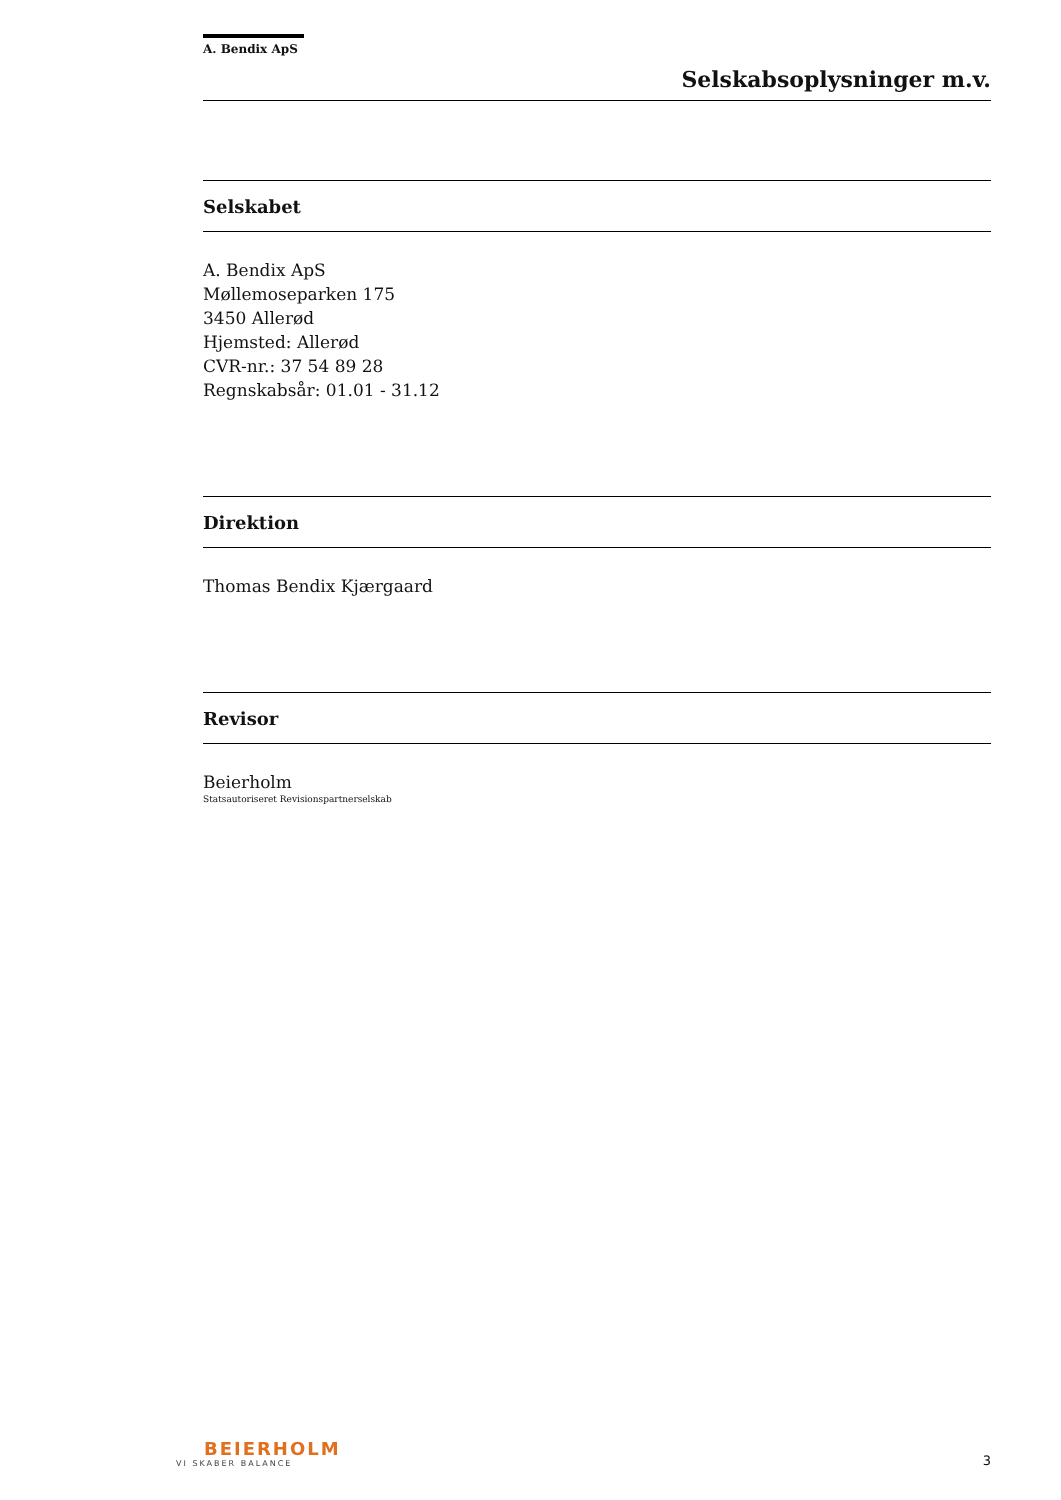A. Bendix ApS
Selskabsoplysninger m.v.
Selskabet
A. Bendix ApS
Møllemoseparken 175
3450 Allerød
Hjemsted: Allerød
CVR-nr.: 37 54 89 28
Regnskabsår: 01.01 - 31.12
Direktion
Thomas Bendix Kjærgaard
Revisor
Beierholm
Statsautoriseret Revisionspartnerselskab
BEIERHOLM
VI SKABER BALANCE
3